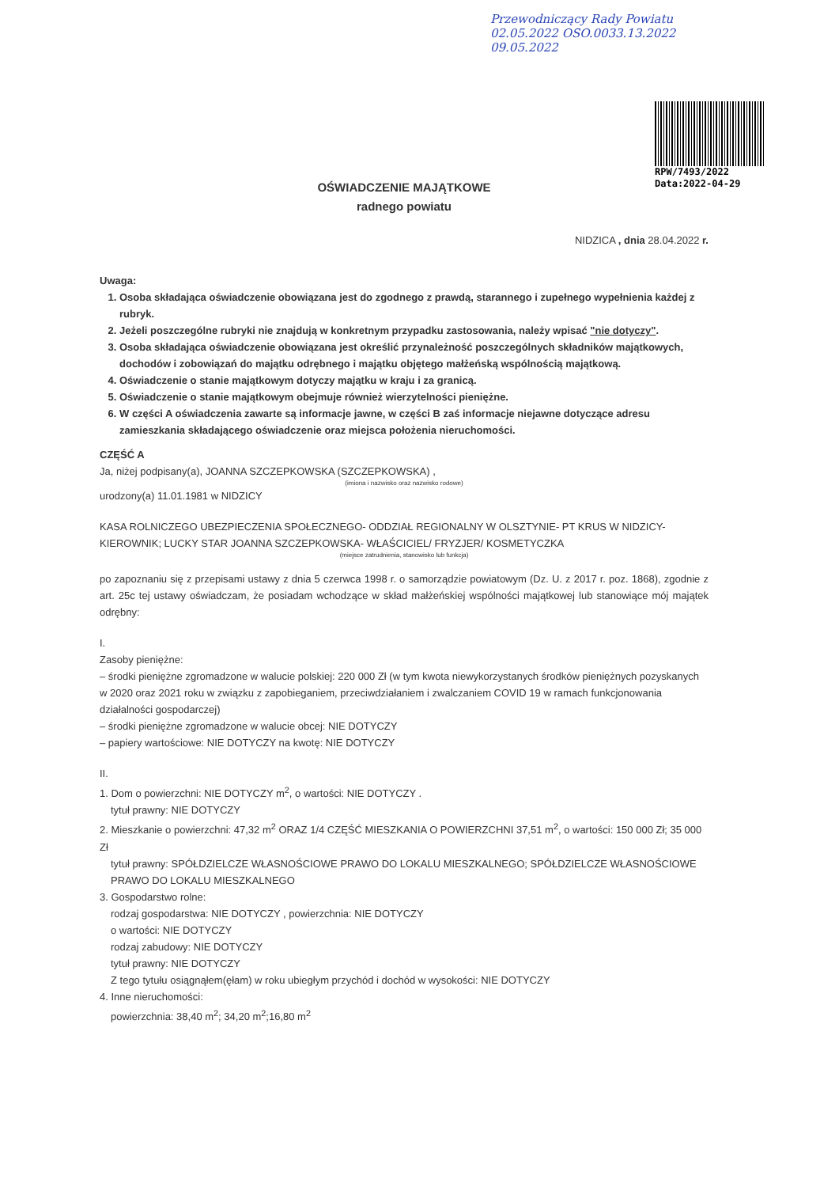Przewodniczący Rady Powiatu
02.05.2022 OSO.0033.13.2022
09.05.2022
RPW/7493/2022
Data:2022-04-29
OŚWIADCZENIE MAJĄTKOWE
radnego powiatu
NIDZICA , dnia 28.04.2022 r.
Uwaga:
1. Osoba składająca oświadczenie obowiązana jest do zgodnego z prawdą, starannego i zupełnego wypełnienia każdej z rubryk.
2. Jeżeli poszczególne rubryki nie znajdują w konkretnym przypadku zastosowania, należy wpisać "nie dotyczy".
3. Osoba składająca oświadczenie obowiązana jest określić przynależność poszczególnych składników majątkowych, dochodów i zobowiązań do majątku odrębnego i majątku objętego małżeńską wspólnością majątkową.
4. Oświadczenie o stanie majątkowym dotyczy majątku w kraju i za granicą.
5. Oświadczenie o stanie majątkowym obejmuje również wierzytelności pieniężne.
6. W części A oświadczenia zawarte są informacje jawne, w części B zaś informacje niejawne dotyczące adresu zamieszkania składającego oświadczenie oraz miejsca położenia nieruchomości.
CZĘŚĆ A
Ja, niżej podpisany(a), JOANNA SZCZEPKOWSKA (SZCZEPKOWSKA) ,
(imiona i nazwisko oraz nazwisko rodowe)
urodzony(a) 11.01.1981 w NIDZICY
KASA ROLNICZEGO UBEZPIECZENIA SPOŁECZNEGO- ODDZIAŁ REGIONALNY W OLSZTYNIE- PT KRUS W NIDZICY- KIEROWNIK; LUCKY STAR JOANNA SZCZEPKOWSKA- WŁAŚCICIEL/ FRYZJER/ KOSMETYCZKA
(miejsce zatrudnienia, stanowisko lub funkcja)
po zapoznaniu się z przepisami ustawy z dnia 5 czerwca 1998 r. o samorządzie powiatowym (Dz. U. z 2017 r. poz. 1868), zgodnie z art. 25c tej ustawy oświadczam, że posiadam wchodzące w skład małżeńskiej wspólności majątkowej lub stanowiące mój majątek odrębny:
I.
Zasoby pieniężne:
– środki pieniężne zgromadzone w walucie polskiej: 220 000 Zł (w tym kwota niewykorzystanych środków pieniężnych pozyskanych w 2020 oraz 2021 roku w związku z zapobieganiem, przeciwdziałaniem i zwalczaniem COVID 19 w ramach funkcjonowania działalności gospodarczej)
– środki pieniężne zgromadzone w walucie obcej: NIE DOTYCZY
– papiery wartościowe: NIE DOTYCZY na kwotę: NIE DOTYCZY
II.
1. Dom o powierzchni: NIE DOTYCZY m<sup>2</sup>, o wartości: NIE DOTYCZY .
tytuł prawny: NIE DOTYCZY
2. Mieszkanie o powierzchni: 47,32 m<sup>2</sup> ORAZ 1/4 CZĘŚĆ MIESZKANIA O POWIERZCHNI 37,51 m<sup>2</sup>, o wartości: 150 000 Zł; 35 000 Zł
tytuł prawny: SPÓŁDZIELCZE WŁASNOŚCIOWE PRAWO DO LOKALU MIESZKALNEGO; SPÓŁDZIELCZE WŁASNOŚCIOWE PRAWO DO LOKALU MIESZKALNEGO
3. Gospodarstwo rolne:
rodzaj gospodarstwa: NIE DOTYCZY , powierzchnia: NIE DOTYCZY
o wartości: NIE DOTYCZY
rodzaj zabudowy: NIE DOTYCZY
tytuł prawny: NIE DOTYCZY
Z tego tytułu osiągnąłem(ęłam) w roku ubiegłym przychód i dochód w wysokości: NIE DOTYCZY
4. Inne nieruchomości:
powierzchnia: 38,40 m<sup>2</sup>; 34,20 m<sup>2</sup>;16,80 m<sup>2</sup>